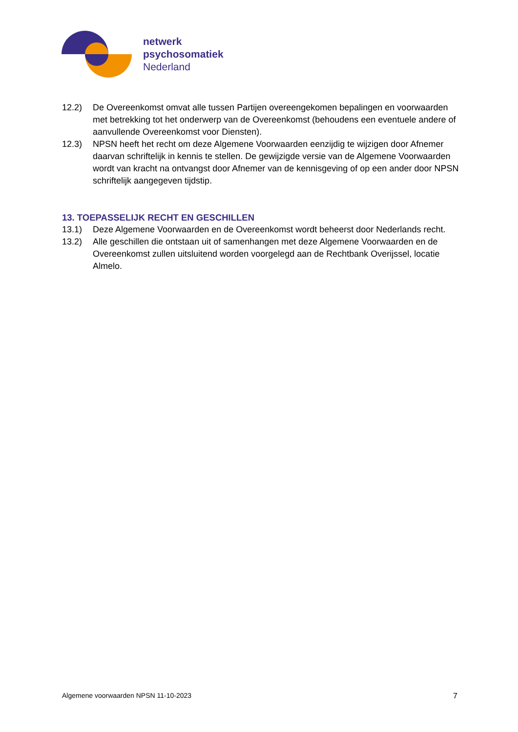netwerk
psychosomatiek
Nederland
12.2) De Overeenkomst omvat alle tussen Partijen overeengekomen bepalingen en voorwaarden met betrekking tot het onderwerp van de Overeenkomst (behoudens een eventuele andere of aanvullende Overeenkomst voor Diensten).
12.3) NPSN heeft het recht om deze Algemene Voorwaarden eenzijdig te wijzigen door Afnemer daarvan schriftelijk in kennis te stellen. De gewijzigde versie van de Algemene Voorwaarden wordt van kracht na ontvangst door Afnemer van de kennisgeving of op een ander door NPSN schriftelijk aangegeven tijdstip.
13. TOEPASSELIJK RECHT EN GESCHILLEN
13.1) Deze Algemene Voorwaarden en de Overeenkomst wordt beheerst door Nederlands recht.
13.2) Alle geschillen die ontstaan uit of samenhangen met deze Algemene Voorwaarden en de Overeenkomst zullen uitsluitend worden voorgelegd aan de Rechtbank Overijssel, locatie Almelo.
Algemene voorwaarden NPSN 11-10-2023 7